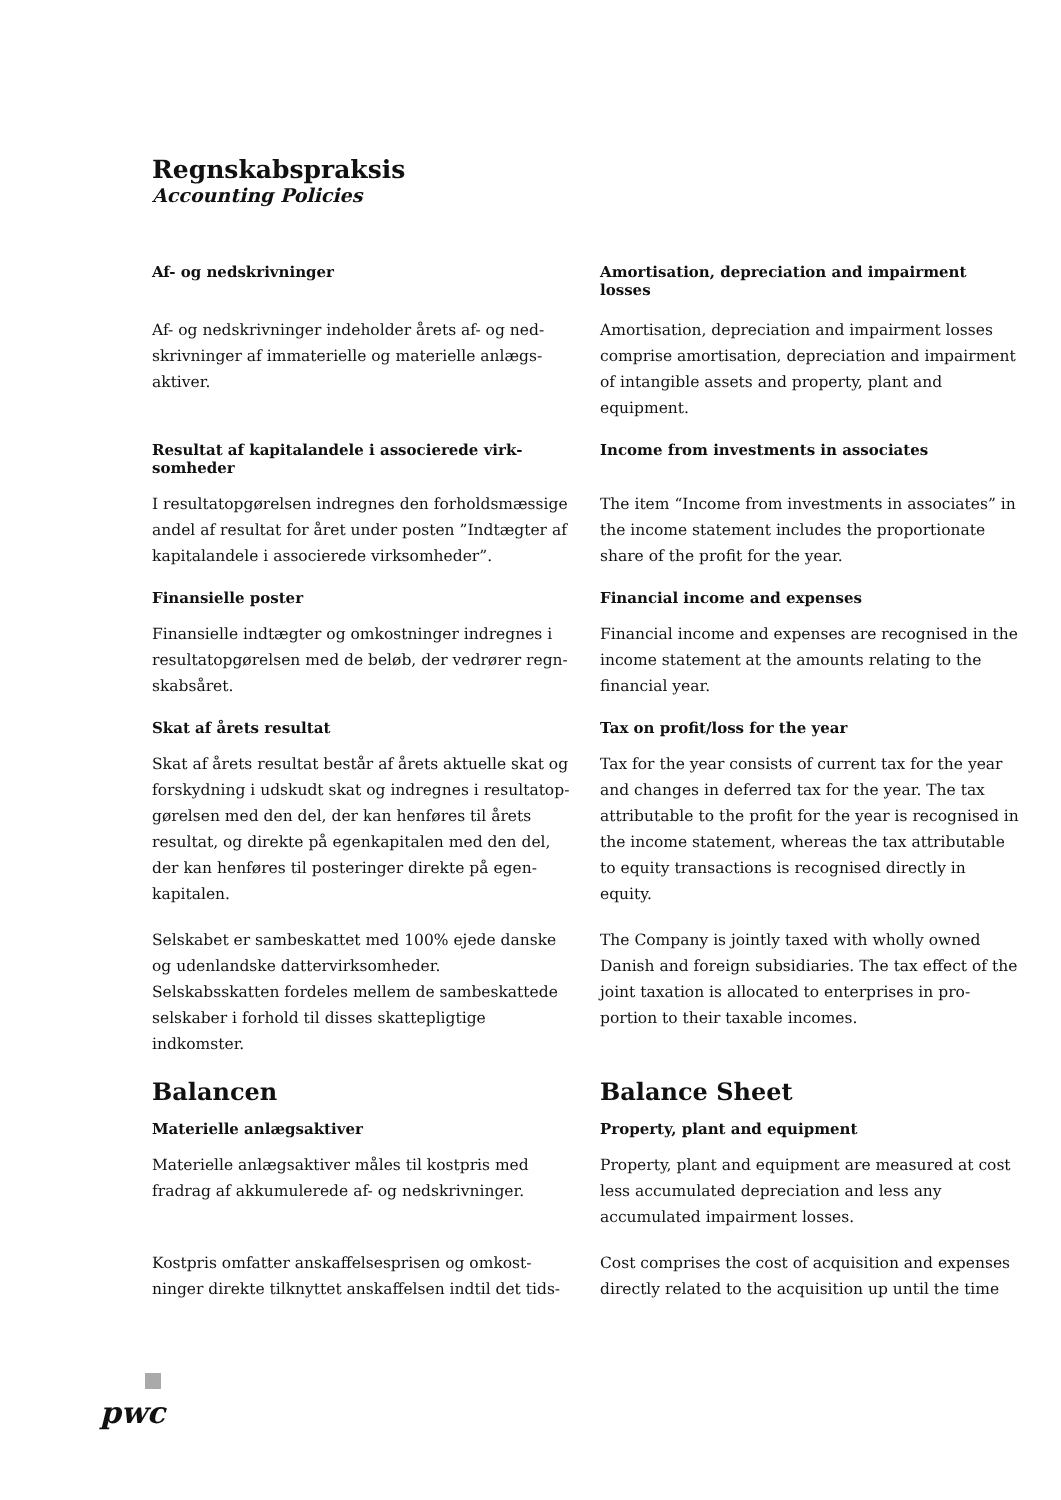Regnskabspraksis
Accounting Policies
Af- og nedskrivninger
Amortisation, depreciation and impairment losses
Af- og nedskrivninger indeholder årets af- og ned­skrivninger af immaterielle og materielle anlægs­aktiver.
Amortisation, depreciation and impairment losses comprise amortisation, depreciation and impair­ment of intangible assets and property, plant and equipment.
Resultat af kapitalandele i associerede virk­somheder
Income from investments in associates
I resultatopgørelsen indregnes den forholdsmæssige andel af resultat for året under posten ”Indtægter af kapitalandele i associerede virksomheder”.
The item “Income from investments in associates” in the income statement includes the proportionate share of the profit for the year.
Finansielle poster
Financial income and expenses
Finansielle indtægter og omkostninger indregnes i re­sultatopgørelsen med de beløb, der vedrører regn­skabsåret.
Financial income and expenses are recognised in the income statement at the amounts relating to the financial year.
Skat af årets resultat
Tax on profit/loss for the year
Skat af årets resultat består af årets aktuelle skat og forskydning i udskudt skat og indregnes i resultatop­gørelsen med den del, der kan henføres til årets resultat, og direkte på egenkapitalen med den del, der kan henføres til posteringer direkte på egen­kapitalen.
Selskabet er sambeskattet med 100% ejede danske og udenlandske dattervirksomheder. Selskabsskatten fordeles mellem de sambeskattede selskaber i forhold til disses skattepligtige indkomster.
Tax for the year consists of current tax for the year and changes in deferred tax for the year. The tax attributable to the profit for the year is recognised in the income statement, whereas the tax attributable to equity transactions is recognised directly in equity.
The Company is jointly taxed with wholly owned Danish and foreign subsidiaries. The tax effect of the joint taxation is allocated to enterprises in pro­portion to their taxable incomes.
Balancen
Balance Sheet
Materielle anlægsaktiver
Property, plant and equipment
Materielle anlægsaktiver måles til kostpris med fradrag af akkumulerede af- og nedskrivninger.
Property, plant and equipment are measured at cost less accumulated depreciation and less any accumulated impairment losses.
Kostpris omfatter anskaffelsesprisen og omkost­ninger direkte tilknyttet anskaffelsen indtil det tids-
Cost comprises the cost of acquisition and expenses directly related to the acquisition up until the time
pwc